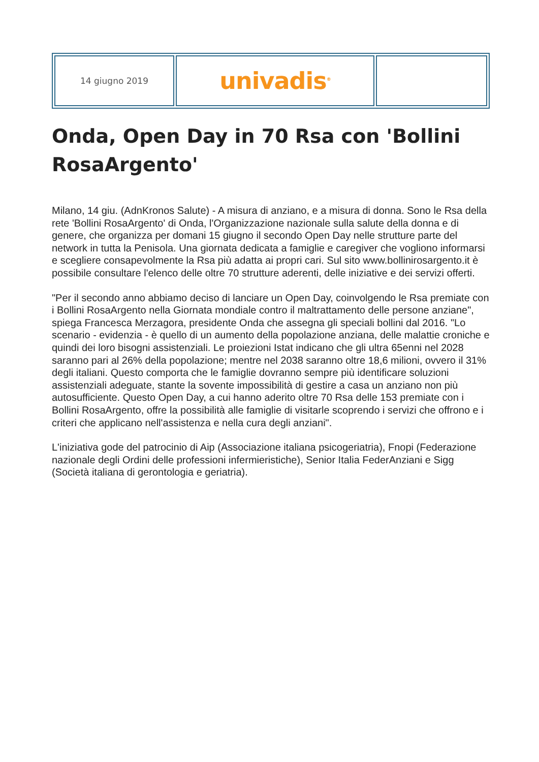| 14 giugno 2019 | univadis<sup>®</sup> | |
Onda, Open Day in 70 Rsa con 'Bollini RosaArgento'
Milano, 14 giu. (AdnKronos Salute) - A misura di anziano, e a misura di donna. Sono le Rsa della rete 'Bollini RosaArgento' di Onda, l'Organizzazione nazionale sulla salute della donna e di genere, che organizza per domani 15 giugno il secondo Open Day nelle strutture parte del network in tutta la Penisola. Una giornata dedicata a famiglie e caregiver che vogliono informarsi e scegliere consapevolmente la Rsa più adatta ai propri cari. Sul sito www.bollinirosargento.it è possibile consultare l'elenco delle oltre 70 strutture aderenti, delle iniziative e dei servizi offerti.
"Per il secondo anno abbiamo deciso di lanciare un Open Day, coinvolgendo le Rsa premiate con i Bollini RosaArgento nella Giornata mondiale contro il maltrattamento delle persone anziane", spiega Francesca Merzagora, presidente Onda che assegna gli speciali bollini dal 2016. "Lo scenario - evidenzia - è quello di un aumento della popolazione anziana, delle malattie croniche e quindi dei loro bisogni assistenziali. Le proiezioni Istat indicano che gli ultra 65enni nel 2028 saranno pari al 26% della popolazione; mentre nel 2038 saranno oltre 18,6 milioni, ovvero il 31% degli italiani. Questo comporta che le famiglie dovranno sempre più identificare soluzioni assistenziali adeguate, stante la sovente impossibilità di gestire a casa un anziano non più autosufficiente. Questo Open Day, a cui hanno aderito oltre 70 Rsa delle 153 premiate con i Bollini RosaArgento, offre la possibilità alle famiglie di visitarle scoprendo i servizi che offrono e i criteri che applicano nell'assistenza e nella cura degli anziani".
L'iniziativa gode del patrocinio di Aip (Associazione italiana psicogeriatria), Fnopi (Federazione nazionale degli Ordini delle professioni infermieristiche), Senior Italia FederAnziani e Sigg (Società italiana di gerontologia e geriatria).